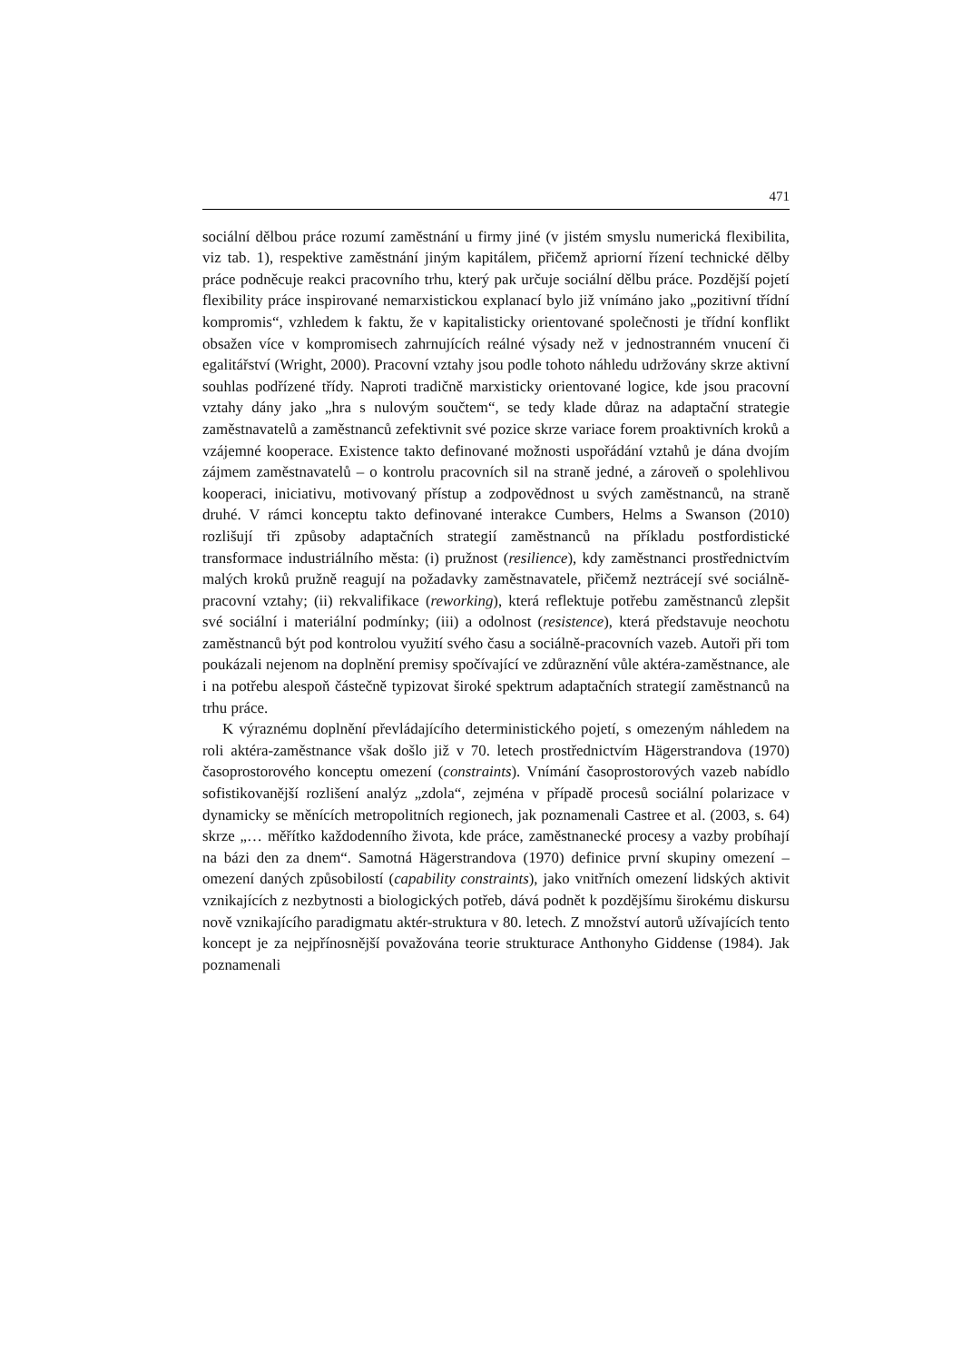471
sociální dělbou práce rozumí zaměstnání u firmy jiné (v jistém smyslu numerická flexibilita, viz tab. 1), respektive zaměstnání jiným kapitálem, přičemž apriorní řízení technické dělby práce podněcuje reakci pracovního trhu, který pak určuje sociální dělbu práce. Pozdější pojetí flexibility práce inspirované nemarxistickou explanací bylo již vnímáno jako „pozitivní třídní kompromis“, vzhledem k faktu, že v kapitalisticky orientované společnosti je třídní konflikt obsažen více v kompromisech zahrnujících reálné výsady než v jednostranném vnucení či egalitářství (Wright, 2000). Pracovní vztahy jsou podle tohoto náhledu udržovány skrze aktivní souhlas podřízené třídy. Naproti tradičně marxisticky orientované logice, kde jsou pracovní vztahy dány jako „hra s nulovým součtem“, se tedy klade důraz na adaptační strategie zaměstnavatelů a zaměstnanců zefektivnit své pozice skrze variace forem proaktivních kroků a vzájemné kooperace. Existence takto definované možnosti uspořádání vztahů je dána dvojím zájmem zaměstnavatelů – o kontrolu pracovních sil na straně jedné, a zároveň o spolehlivou kooperaci, iniciativu, motivovaný přístup a zodpovědnost u svých zaměstnanců, na straně druhé. V rámci konceptu takto definované interakce Cumbers, Helms a Swanson (2010) rozlišují tři způsoby adaptačních strategií zaměstnanců na příkladu postfordistické transformace industriálního města: (i) pružnost (resilience), kdy zaměstnanci prostřednictvím malých kroků pružně reagují na požadavky zaměstnavatele, přičemž neztrácejí své sociálně-pracovní vztahy; (ii) rekvalifikace (reworking), která reflektuje potřebu zaměstnanců zlepšit své sociální i materiální podmínky; (iii) a odolnost (resistence), která představuje neochotu zaměstnanců být pod kontrolou využití svého času a sociálně-pracovních vazeb. Autoři při tom poukázali nejenom na doplnění premisy spočívající ve zdůraznění vůle aktéra-zaměstnance, ale i na potřebu alespoň částečně typizovat široké spektrum adaptačních strategií zaměstnanců na trhu práce.
K výraznému doplnění převládajícího deterministického pojetí, s omezeným náhledem na roli aktéra-zaměstnance však došlo již v 70. letech prostřednictvím Hägerstrandova (1970) časoprostorového konceptu omezení (constraints). Vnímání časoprostorových vazeb nabídlo sofistikovanější rozlišení analýz „zdola“, zejména v případě procesů sociální polarizace v dynamicky se měnících metropolitních regionech, jak poznamenali Castree et al. (2003, s. 64) skrze „… měřítko každodenního života, kde práce, zaměstnanecké procesy a vazby probíhají na bázi den za dnem“. Samotná Hägerstrandova (1970) definice první skupiny omezení – omezení daných způsobilostí (capability constraints), jako vnitřních omezení lidských aktivit vznikajících z nezbytnosti a biologických potřeb, dává podnět k pozdějšímu širokému diskursu nově vznikajícího paradigmatu aktér-struktura v 80. letech. Z množství autorů užívajících tento koncept je za nejpřínosnější považována teorie strukturace Anthonyho Giddense (1984). Jak poznamenali